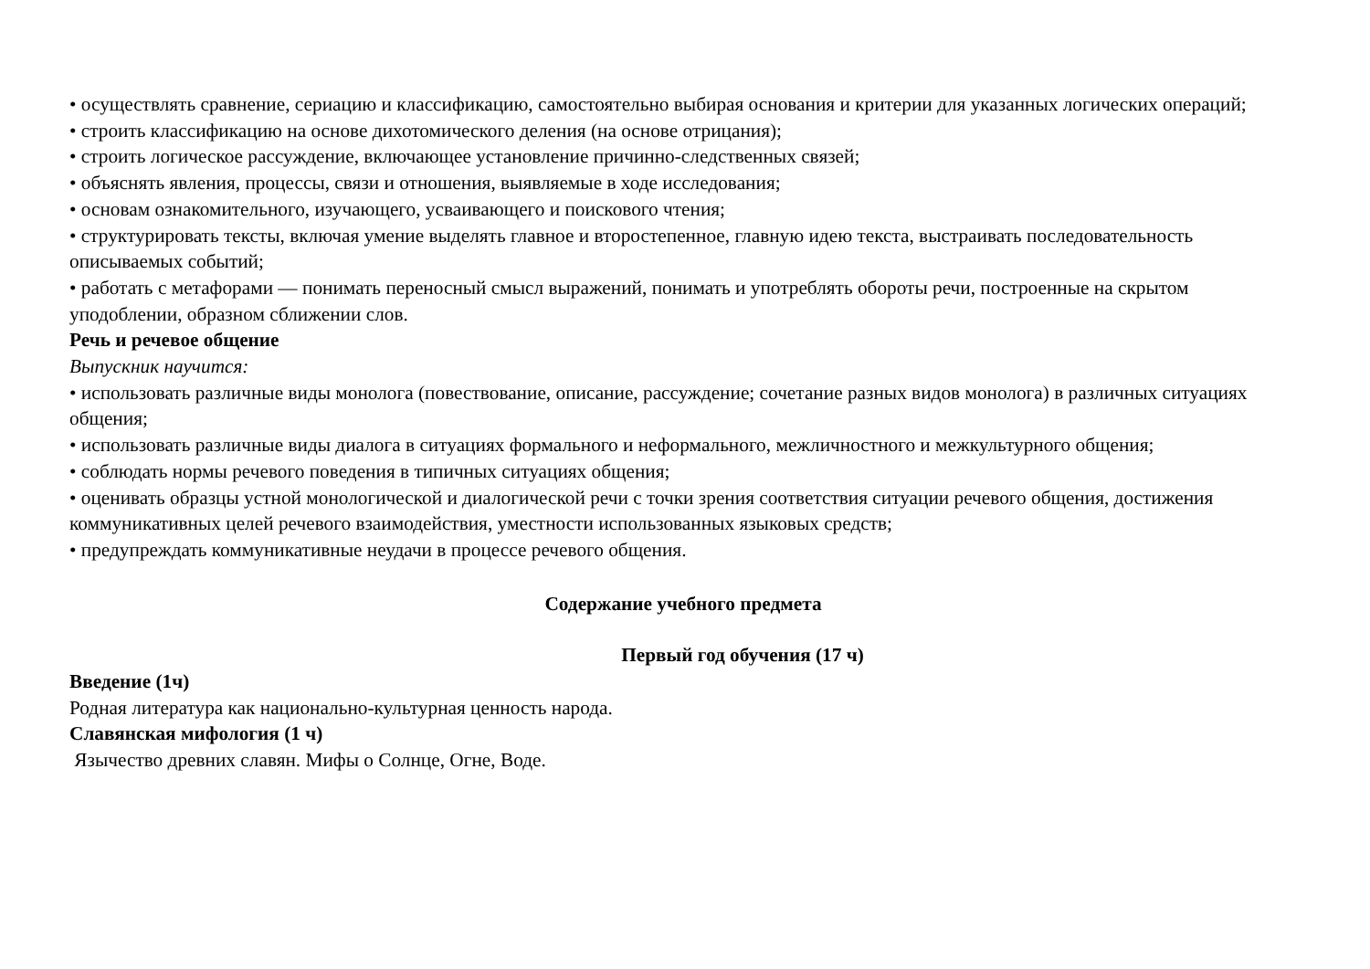• осуществлять сравнение, сериацию и классификацию, самостоятельно выбирая основания и критерии для указанных логических операций;
• строить классификацию на основе дихотомического деления (на основе отрицания);
• строить логическое рассуждение, включающее установление причинно-следственных связей;
• объяснять явления, процессы, связи и отношения, выявляемые в ходе исследования;
• основам ознакомительного, изучающего, усваивающего и поискового чтения;
• структурировать тексты, включая умение выделять главное и второстепенное, главную идею текста, выстраивать последовательность описываемых событий;
• работать с метафорами — понимать переносный смысл выражений, понимать и употреблять обороты речи, построенные на скрытом уподоблении, образном сближении слов.
Речь и речевое общение
Выпускник научится:
• использовать различные виды монолога (повествование, описание, рассуждение; сочетание разных видов монолога) в различных ситуациях общения;
• использовать различные виды диалога в ситуациях формального и неформального, межличностного и межкультурного общения;
• соблюдать нормы речевого поведения в типичных ситуациях общения;
• оценивать образцы устной монологической и диалогической речи с точки зрения соответствия ситуации речевого общения, достижения коммуникативных целей речевого взаимодействия, уместности использованных языковых средств;
• предупреждать коммуникативные неудачи в процессе речевого общения.
Содержание учебного предмета
Первый год обучения (17 ч)
Введение (1ч)
Родная литература как национально-культурная ценность народа.
Славянская мифология (1 ч)
Язычество древних славян. Мифы о Солнце, Огне, Воде.